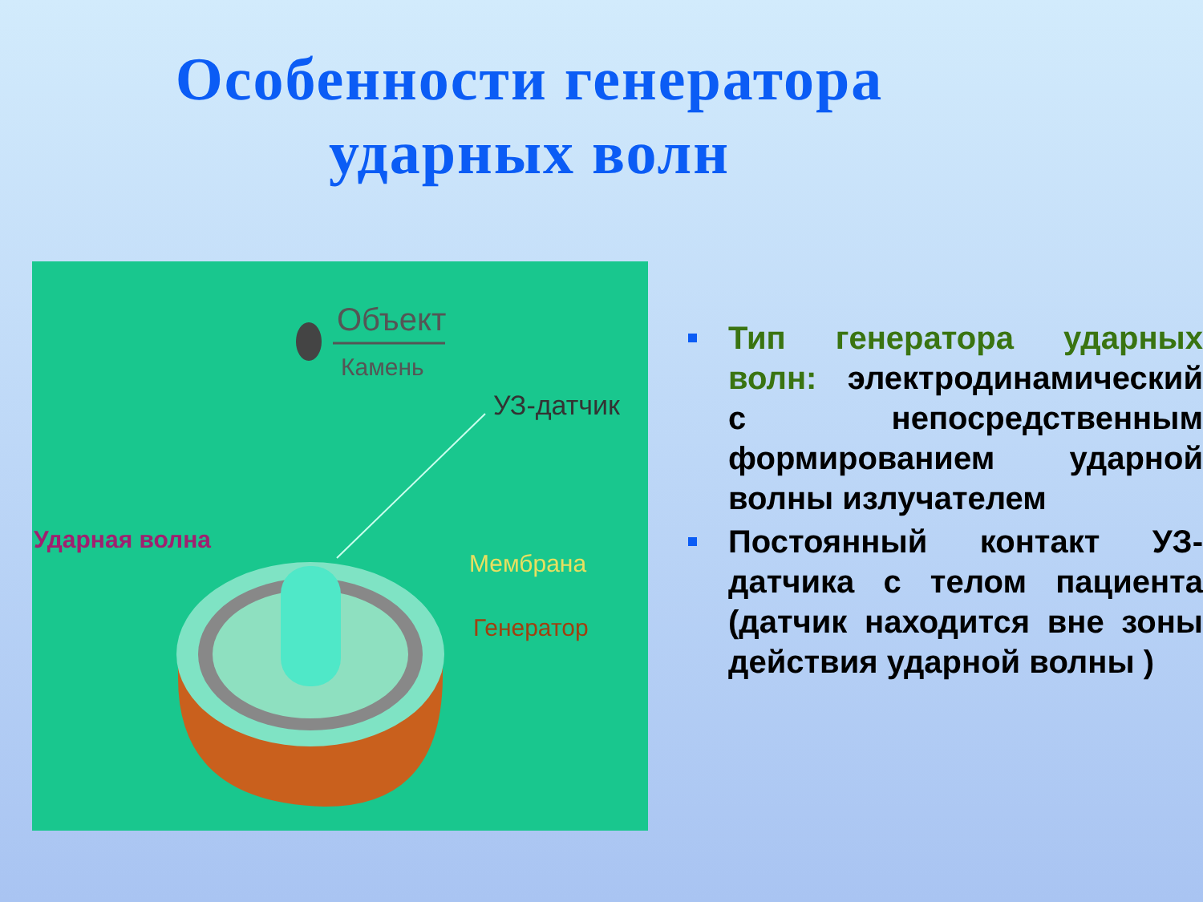Особенности генератора ударных волн
Объект
Камень
УЗ-датчик
Ударная волна
Мембрана
Генератор
Тип генератора ударных волн: электродинамический с непосредственным формированием ударной волны излучателем
Постоянный контакт УЗ-датчика с телом пациента (датчик находится вне зоны действия ударной волны )